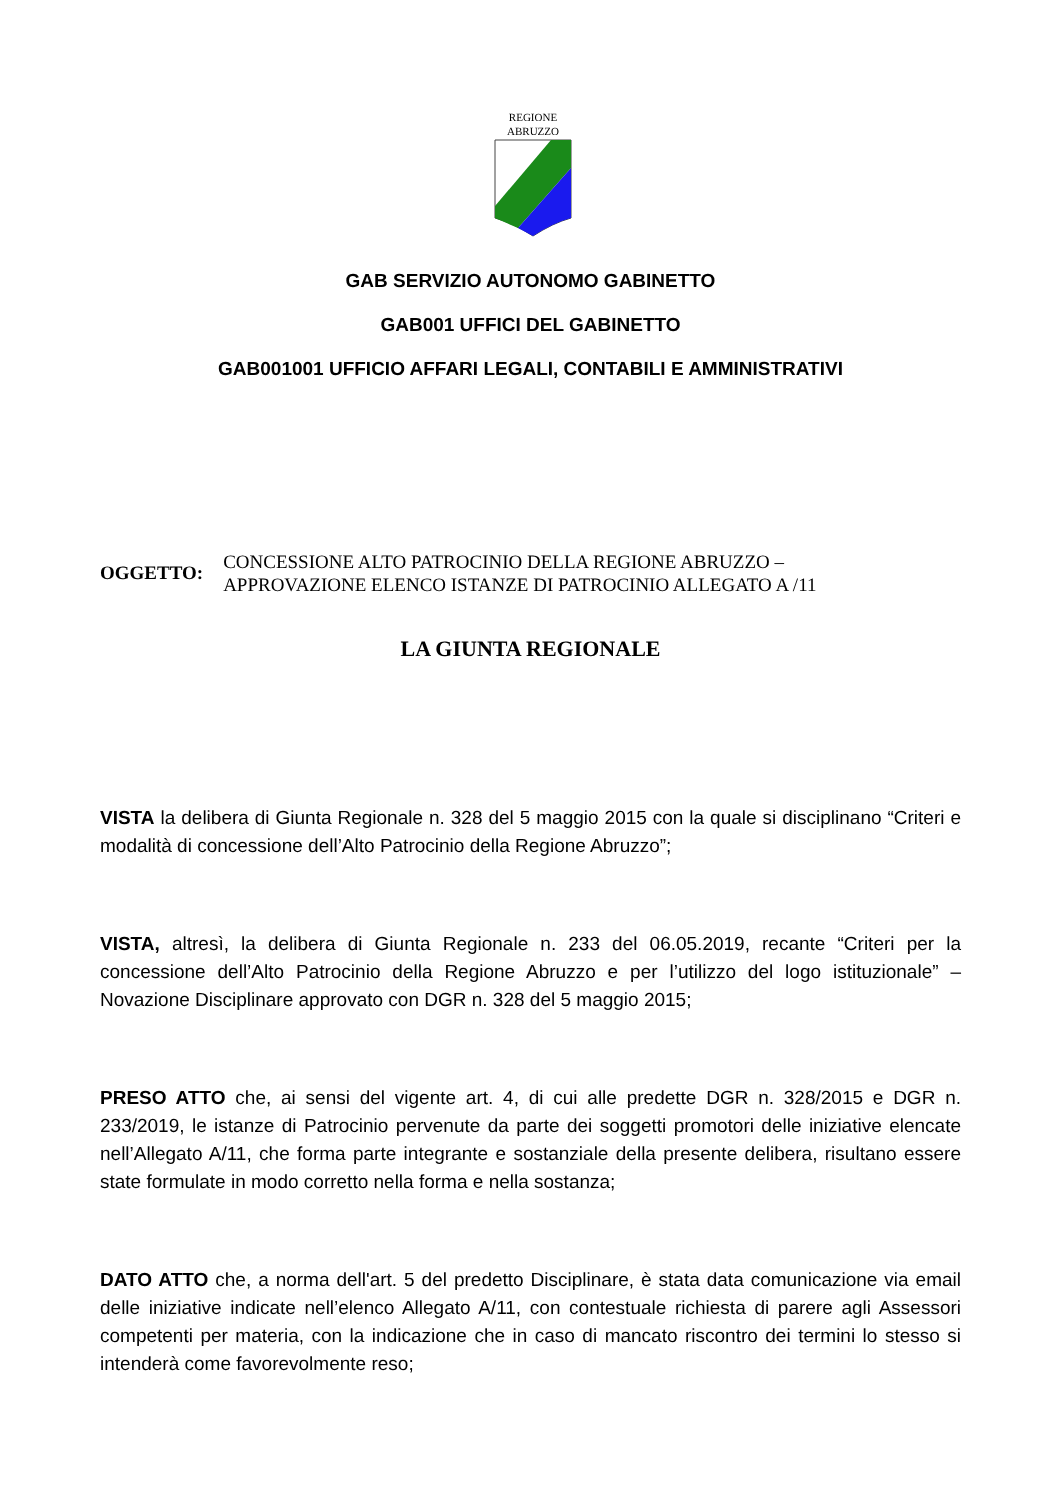REGIONE
ABRUZZO
GAB SERVIZIO AUTONOMO GABINETTO
GAB001 UFFICI DEL GABINETTO
GAB001001 UFFICIO AFFARI LEGALI, CONTABILI E AMMINISTRATIVI
OGGETTO:
CONCESSIONE ALTO PATROCINIO DELLA REGIONE ABRUZZO –
APPROVAZIONE ELENCO ISTANZE DI PATROCINIO ALLEGATO A /11
LA GIUNTA REGIONALE
VISTA la delibera di Giunta Regionale n. 328 del 5 maggio 2015 con la quale si disciplinano “Criteri e modalità di concessione dell’Alto Patrocinio della Regione Abruzzo”;
VISTA, altresì, la delibera di Giunta Regionale n. 233 del 06.05.2019, recante “Criteri per la concessione dell’Alto Patrocinio della Regione Abruzzo e per l’utilizzo del logo istituzionale” – Novazione Disciplinare approvato con DGR n. 328 del 5 maggio 2015;
PRESO ATTO che, ai sensi del vigente art. 4, di cui alle predette DGR n. 328/2015 e DGR n. 233/2019, le istanze di Patrocinio pervenute da parte dei soggetti promotori delle iniziative elencate nell’Allegato A/11, che forma parte integrante e sostanziale della presente delibera, risultano essere state formulate in modo corretto nella forma e nella sostanza;
DATO ATTO che, a norma dell'art. 5 del predetto Disciplinare, è stata data comunicazione via email delle iniziative indicate nell’elenco Allegato A/11, con contestuale richiesta di parere agli Assessori competenti per materia, con la indicazione che in caso di mancato riscontro dei termini lo stesso si intenderà come favorevolmente reso;